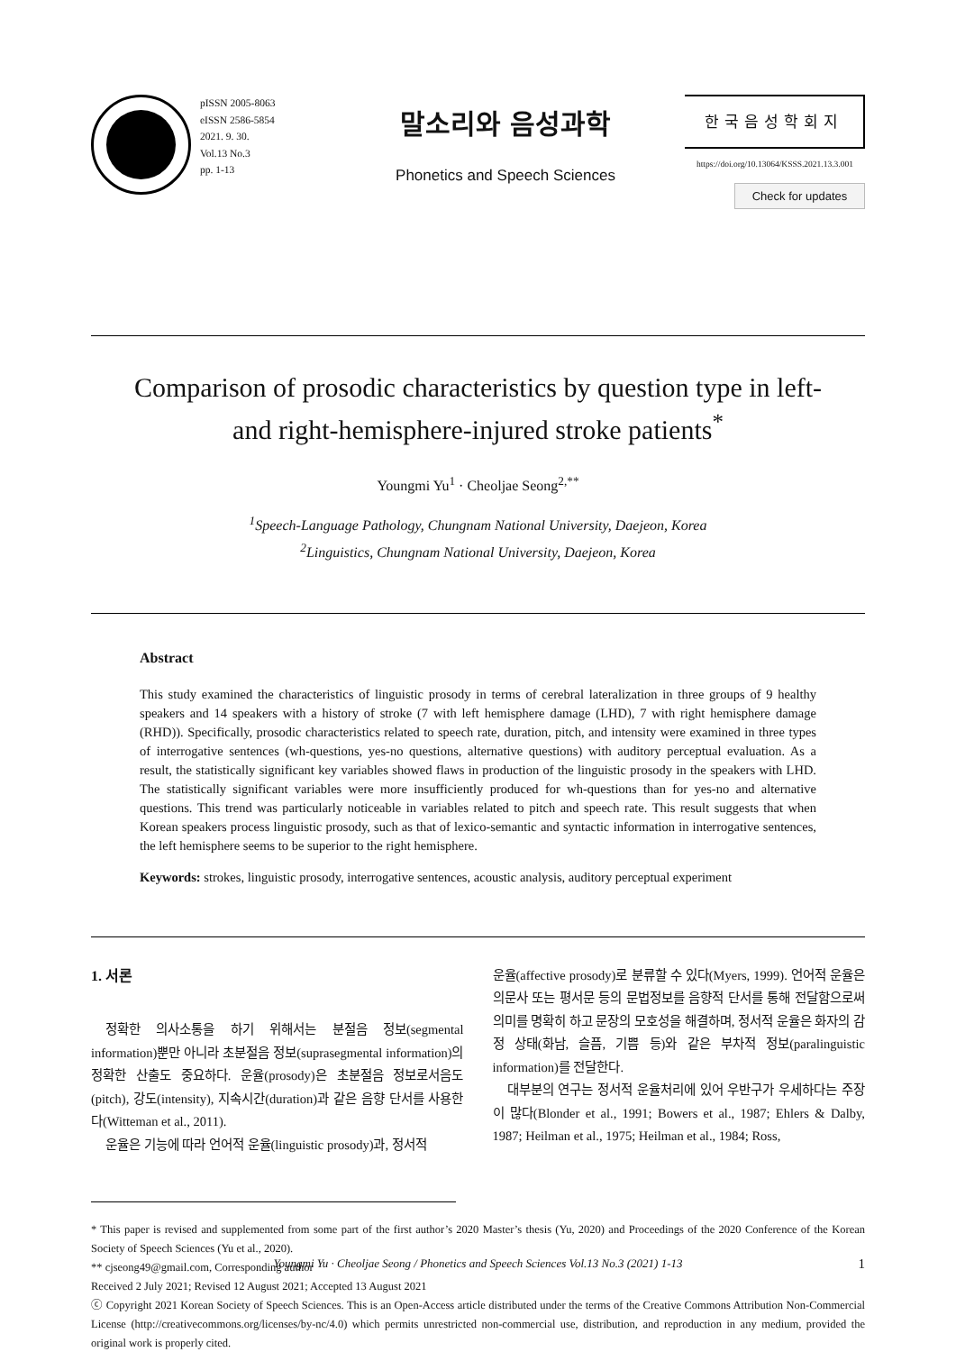pISSN 2005-8063
eISSN 2586-5854
2021. 9. 30.
Vol.13 No.3
pp. 1-13
말소리와 음성과학
Phonetics and Speech Sciences
한국음성학회지
https://doi.org/10.13064/KSSS.2021.13.3.001
Check for updates
Comparison of prosodic characteristics by question type in left- and right-hemisphere-injured stroke patients<sup>*</sup>
Youngmi Yu<sup>1</sup> · Cheoljae Seong<sup>2,**</sup>
<sup>1</sup> Speech-Language Pathology, Chungnam National University, Daejeon, Korea
<sup>2</sup> Linguistics, Chungnam National University, Daejeon, Korea
Abstract
This study examined the characteristics of linguistic prosody in terms of cerebral lateralization in three groups of 9 healthy speakers and 14 speakers with a history of stroke (7 with left hemisphere damage (LHD), 7 with right hemisphere damage (RHD)). Specifically, prosodic characteristics related to speech rate, duration, pitch, and intensity were examined in three types of interrogative sentences (wh-questions, yes-no questions, alternative questions) with auditory perceptual evaluation. As a result, the statistically significant key variables showed flaws in production of the linguistic prosody in the speakers with LHD. The statistically significant variables were more insufficiently produced for wh-questions than for yes-no and alternative questions. This trend was particularly noticeable in variables related to pitch and speech rate. This result suggests that when Korean speakers process linguistic prosody, such as that of lexico-semantic and syntactic information in interrogative sentences, the left hemisphere seems to be superior to the right hemisphere.
Keywords: strokes, linguistic prosody, interrogative sentences, acoustic analysis, auditory perceptual experiment
1. 서론
정확한 의사소통을 하기 위해서는 분절음 정보(segmental information)뿐만 아니라 초분절음 정보(suprasegmental information)의 정확한 산출도 중요하다. 운율(prosody)은 초분절음 정보로서음도(pitch), 강도(intensity), 지속시간(duration)과 같은 음향 단서를 사용한다(Witteman et al., 2011).
운율은 기능에 따라 언어적 운율(linguistic prosody)과, 정서적
운율(affective prosody)로 분류할 수 있다(Myers, 1999). 언어적 운율은 의문사 또는 평서문 등의 문법정보를 음향적 단서를 통해 전달함으로써 의미를 명확히 하고 문장의 모호성을 해결하며, 정서적 운율은 화자의 감정 상태(화남, 슬픔, 기쁨 등)와 같은 부차적 정보(paralinguistic information)를 전달한다.
대부분의 연구는 정서적 운율처리에 있어 우반구가 우세하다는 주장이 많다(Blonder et al., 1991; Bowers et al., 1987; Ehlers & Dalby, 1987; Heilman et al., 1975; Heilman et al., 1984; Ross,
* This paper is revised and supplemented from some part of the first author’s 2020 Master’s thesis (Yu, 2020) and Proceedings of the 2020 Conference of the Korean Society of Speech Sciences (Yu et al., 2020).
** cjseong49@gmail.com, Corresponding author
Received 2 July 2021; Revised 12 August 2021; Accepted 13 August 2021
ⓒ Copyright 2021 Korean Society of Speech Sciences. This is an Open-Access article distributed under the terms of the Creative Commons Attribution Non-Commercial License (http://creativecommons.org/licenses/by-nc/4.0) which permits unrestricted non-commercial use, distribution, and reproduction in any medium, provided the original work is properly cited.
Youngmi Yu · Cheoljae Seong / Phonetics and Speech Sciences Vol.13 No.3 (2021) 1-13 1